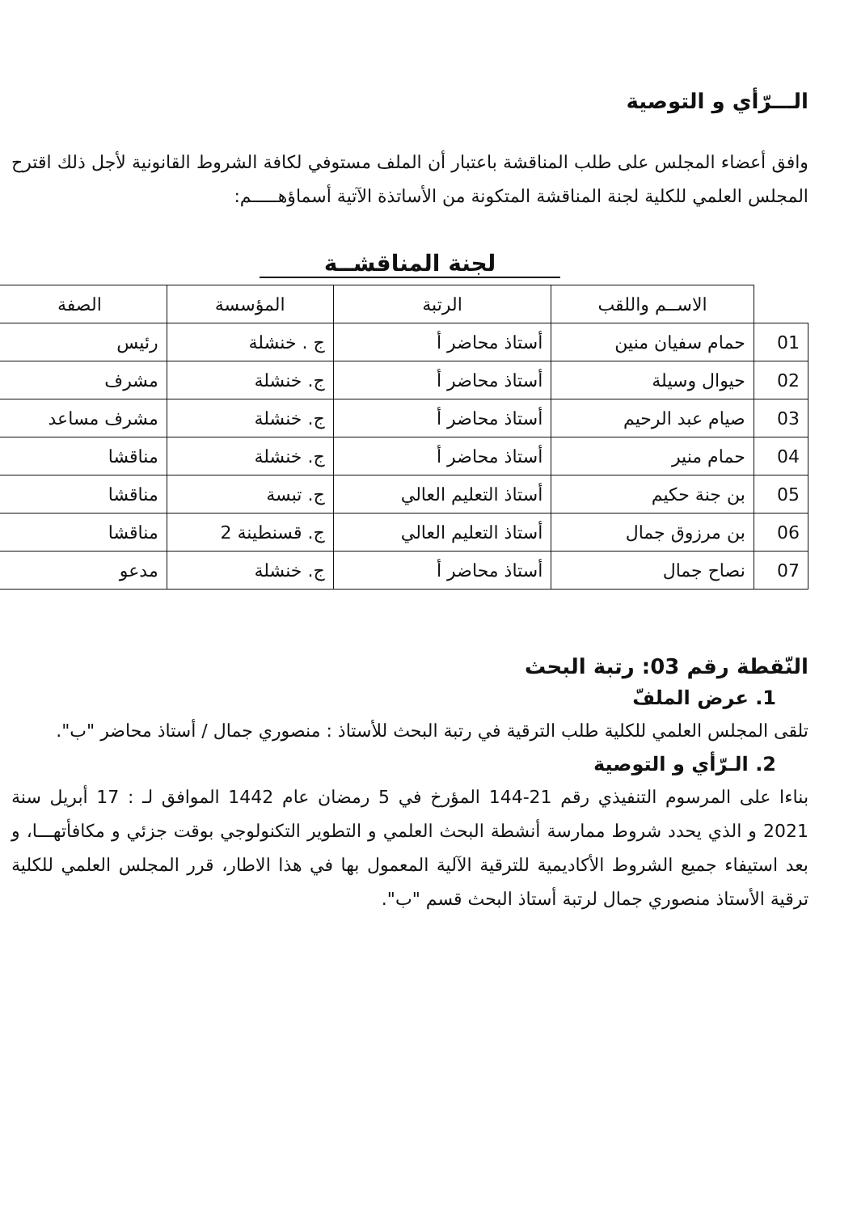الـــرّأي و التوصية
وافق أعضاء المجلس على طلب المناقشة باعتبار أن الملف مستوفي لكافة الشروط القانونية لأجل ذلك اقترح المجلس العلمي للكلية لجنة المناقشة المتكونة من الأساتذة الآتية أسماؤهـــــم:
لجنة المناقشــة
| | الاســم واللقب | الرتبة | المؤسسة | الصفة |
| --- | --- | --- | --- | --- |
| 01 | حمام سفيان منين | أستاذ محاضر أ | ج . خنشلة | رئيس |
| 02 | حيوال وسيلة | أستاذ محاضر أ | ج. خنشلة | مشرف |
| 03 | صيام عبد الرحيم | أستاذ محاضر أ | ج. خنشلة | مشرف مساعد |
| 04 | حمام منير | أستاذ محاضر أ | ج. خنشلة | مناقشا |
| 05 | بن جنة حكيم | أستاذ التعليم العالي | ج. تبسة | مناقشا |
| 06 | بن مرزوق جمال | أستاذ التعليم العالي | ج. قسنطينة 2 | مناقشا |
| 07 | نصاح جمال | أستاذ محاضر أ | ج. خنشلة | مدعو |
النّقطة رقم 03: رتبة البحث
1. عرض الملفّ
تلقى المجلس العلمي للكلية طلب الترقية في رتبة البحث للأستاذ : منصوري جمال / أستاذ محاضر "ب".
2. الـرّأي و التوصية
بناءا على المرسوم التنفيذي رقم 21-144 المؤرخ في 5 رمضان عام 1442 الموافق لـ : 17 أبريل سنة 2021 و الذي يحدد شروط ممارسة أنشطة البحث العلمي و التطوير التكنولوجي بوقت جزئي و مكافأتهـــا، و بعد استيفاء جميع الشروط الأكاديمية للترقية الآلية المعمول بها في هذا الاطار، قرر المجلس العلمي للكلية ترقية الأستاذ منصوري جمال لرتبة أستاذ البحث قسم "ب".